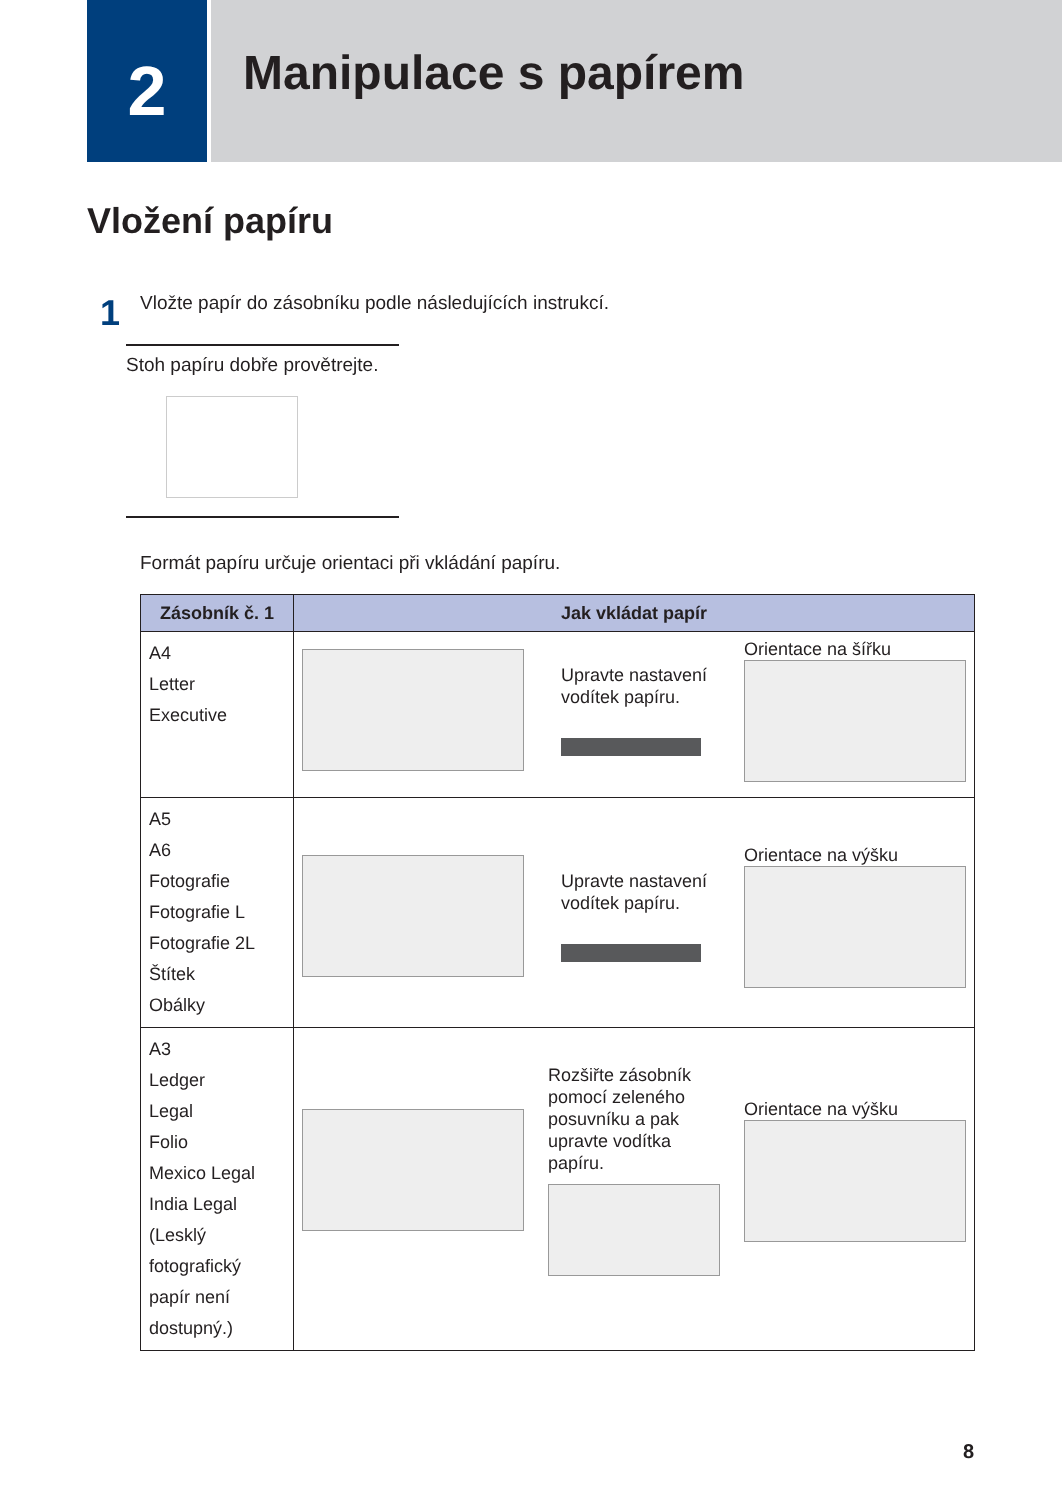2
Manipulace s papírem
Vložení papíru
1 Vložte papír do zásobníku podle následujících instrukcí.
Stoh papíru dobře provětrejte.
Formát papíru určuje orientaci při vkládání papíru.
| Zásobník č. 1 | Jak vkládat papír |
| --- | --- |
| A4 Letter Executive | Upravte nastavení vodítek papíru. Orientace na šířku |
| A5 A6 Fotografie Fotografie L Fotografie 2L Štítek Obálky | Upravte nastavení vodítek papíru. Orientace na výšku |
| A3 Ledger Legal Folio Mexico Legal India Legal (Lesklý fotografický papír není dostupný.) | Rozšiřte zásobník pomocí zeleného posuvníku a pak upravte vodítka papíru. Orientace na výšku |
8